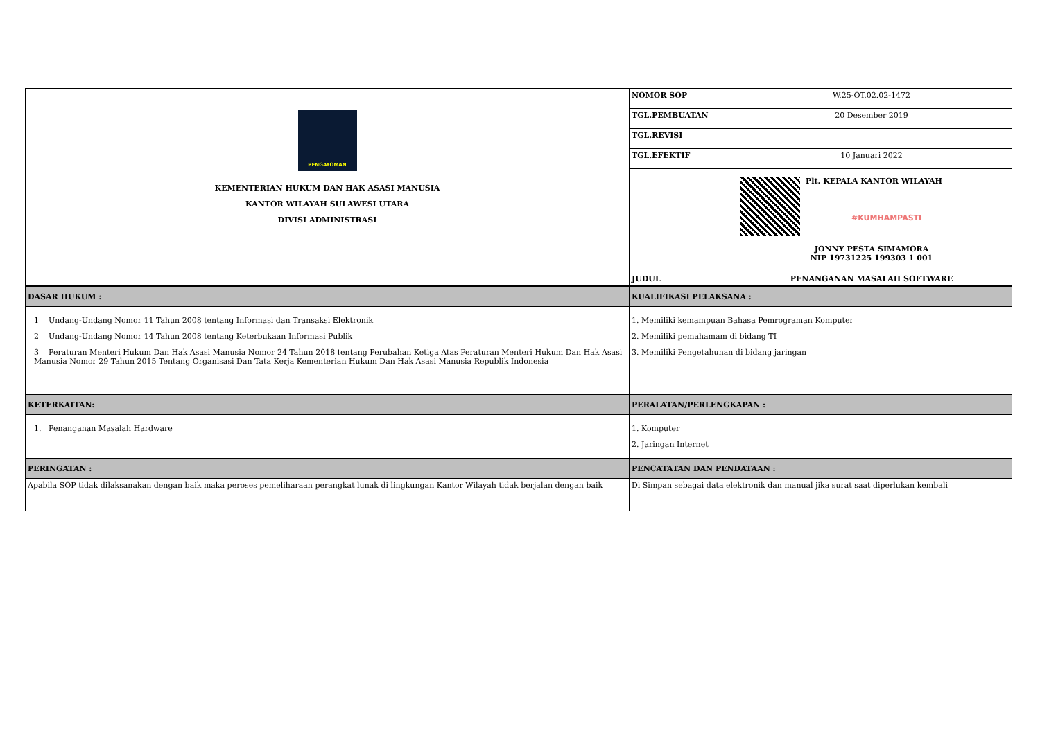| PENGAYOMAN KEMENTERIAN HUKUM DAN HAK ASASI MANUSIA KANTOR WILAYAH SULAWESI UTARA DIVISI ADMINISTRASI | NOMOR SOP | W.25-OT.02.02-1472 |
| | TGL.PEMBUATAN | 20 Desember 2019 |
| | TGL.REVISI | |
| | TGL.EFEKTIF | 10 Januari 2022 |
| | | Plt. KEPALA KANTOR WILAYAH #KUMHAMPASTI JONNY PESTA SIMAMORA NIP 19731225 199303 1 001 |
| | JUDUL | PENANGANAN MASALAH SOFTWARE |
| DASAR HUKUM : | KUALIFIKASI PELAKSANA : |
| 1 Undang-Undang Nomor 11 Tahun 2008 tentang Informasi dan Transaksi Elektronik 2 Undang-Undang Nomor 14 Tahun 2008 tentang Keterbukaan Informasi Publik 3 Peraturan Menteri Hukum Dan Hak Asasi Manusia Nomor 24 Tahun 2018 tentang Perubahan Ketiga Atas Peraturan Menteri Hukum Dan Hak Asasi Manusia Nomor 29 Tahun 2015 Tentang Organisasi Dan Tata Kerja Kementerian Hukum Dan Hak Asasi Manusia Republik Indonesia | 1. Memiliki kemampuan Bahasa Pemrograman Komputer 2. Memiliki pemahamam di bidang TI 3. Memiliki Pengetahunan di bidang jaringan |
| KETERKAITAN: | PERALATAN/PERLENGKAPAN : |
| 1. Penanganan Masalah Hardware | 1. Komputer 2. Jaringan Internet |
| PERINGATAN : | PENCATATAN DAN PENDATAAN : |
| Apabila SOP tidak dilaksanakan dengan baik maka peroses pemeliharaan perangkat lunak di lingkungan Kantor Wilayah tidak berjalan dengan baik | Di Simpan sebagai data elektronik dan manual jika surat saat diperlukan kembali |